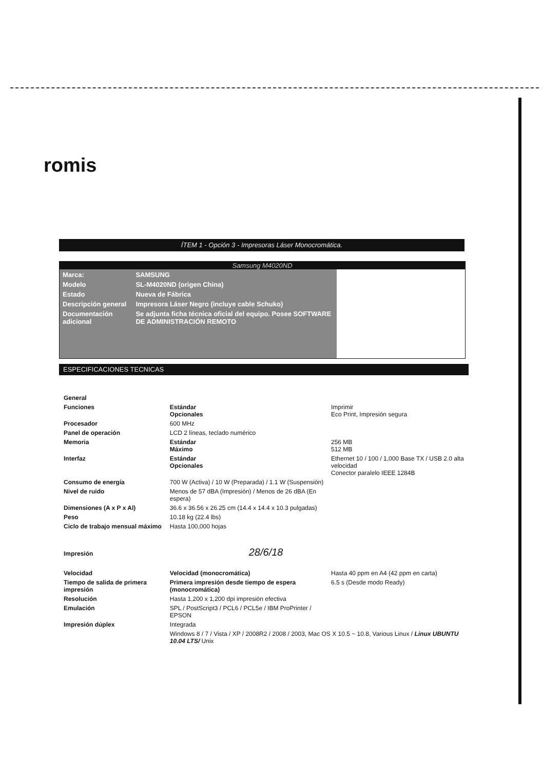romis
ÍTEM 1 - Opción 3 - Impresoras Láser Monocromática.
Samsung M4020ND
| Marca: | SAMSUNG |
| Modelo | SL-M4020ND (origen China) |
| Estado | Nueva de Fábrica |
| Descripción general | Impresora Láser Negro (incluye cable Schuko) |
| Documentación adicional | Se adjunta ficha técnica oficial del equipo. Posee SOFTWARE DE ADMINISTRACIÓN REMOTO |
ESPECIFICACIONES TECNICAS
| General | | |
| Funciones | Estándar Opcionales | Imprimir Eco Print, Impresión segura |
| Procesador | 600 MHz | |
| Panel de operación | LCD 2 líneas, teclado numérico | |
| Memoria | Estándar Máximo | 256 MB 512 MB |
| Interfaz | Estándar Opcionales | Ethernet 10 / 100 / 1,000 Base TX / USB 2.0 alta velocidad Conector paralelo IEEE 1284B |
| Consumo de energía | 700 W (Activa) / 10 W (Preparada) / 1.1 W (Suspensión) | |
| Nivel de ruido | Menos de 57 dBA (Impresión) / Menos de 26 dBA (En espera) | |
| Dimensiones (A x P x Al) | 36.6 x 36.56 x 26.25 cm (14.4 x 14.4 x 10.3 pulgadas) | |
| Peso | 10.18 kg (22.4 lbs) | |
| Ciclo de trabajo mensual máximo | Hasta 100,000 hojas | |
| Impresión 28/6/18 | | |
| Velocidad | Velocidad (monocromática) | Hasta 40 ppm en A4 (42 ppm en carta) |
| Tiempo de salida de primera impresión | Primera impresión desde tiempo de espera (monocromática) | 6.5 s (Desde modo Ready) |
| Resolución | Hasta 1,200 x 1,200 dpi impresión efectiva | |
| Emulación | SPL / PostScript3 / PCL6 / PCL5e / IBM ProPrinter / EPSON | |
| Impresión dúplex | Integrada | |
| | Windows 8 / 7 / Vista / XP / 2008R2 / 2008 / 2003, Mac OS X 10.5 ~ 10.8, Various Linux / Linux UBUNTU 10.04 LTS/ Unix | |